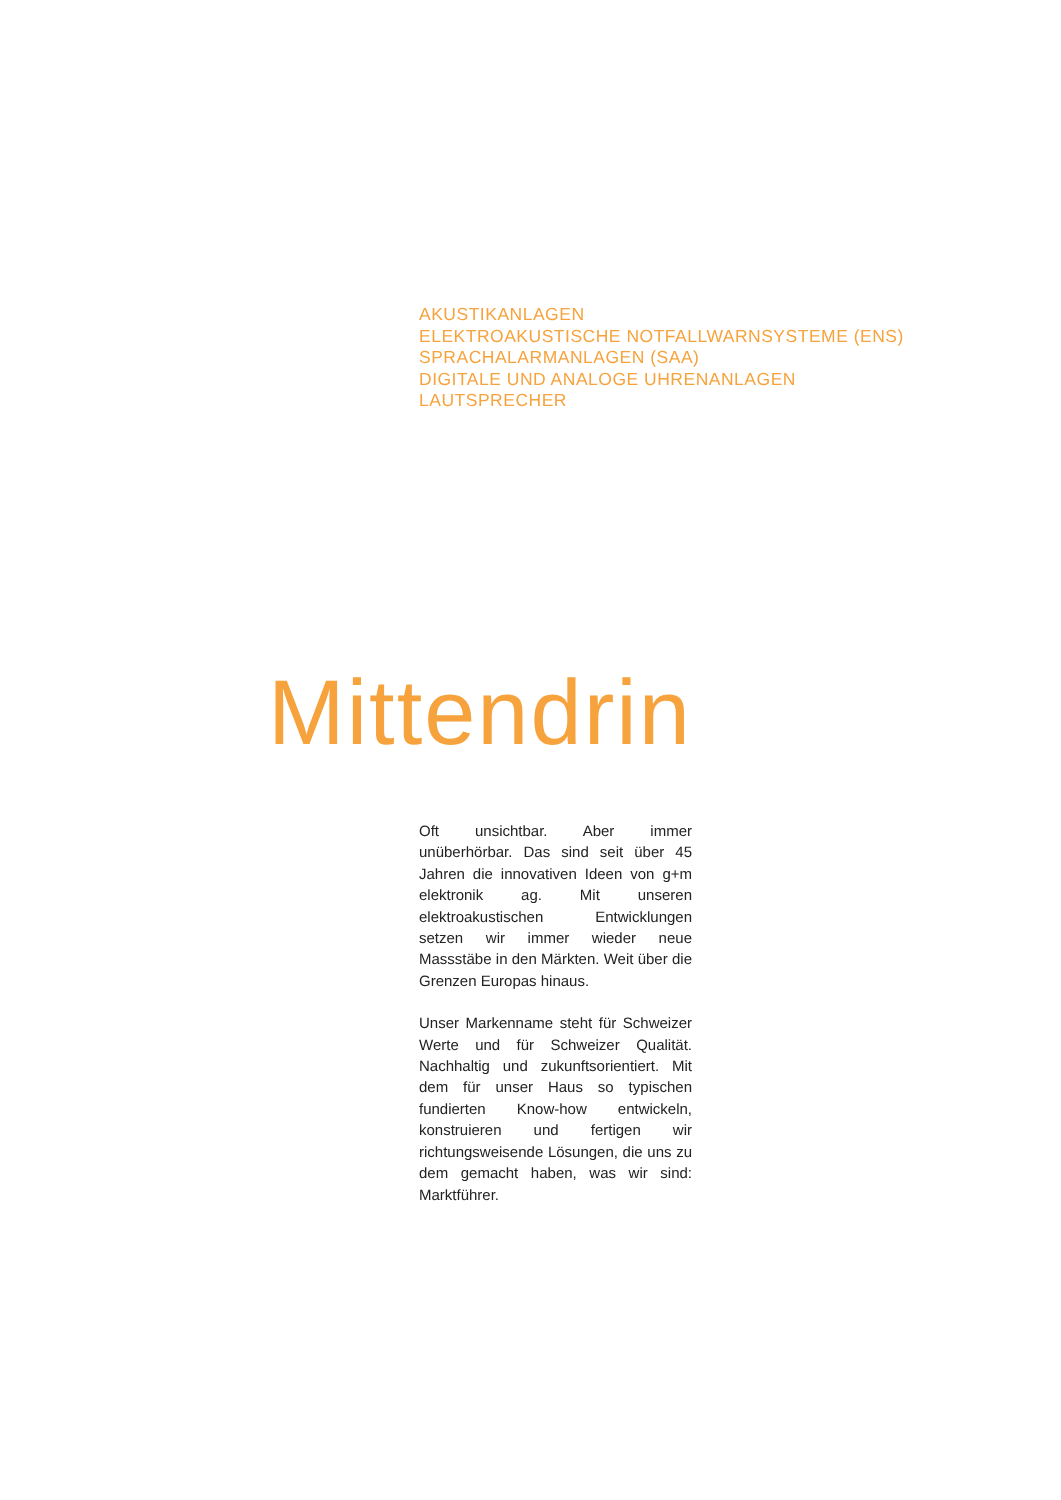AKUSTIKANLAGEN
ELEKTROAKUSTISCHE NOTFALLWARNSYSTEME (ENS)
SPRACHALARMANLAGEN (SAA)
DIGITALE UND ANALOGE UHRENANLAGEN
LAUTSPRECHER
Mittendrin
Oft unsichtbar. Aber immer unüberhörbar. Das sind seit über 45 Jahren die innovativen Ideen von g+m elektronik ag. Mit unseren elektroakustischen Entwicklungen setzen wir immer wieder neue Massstäbe in den Märkten. Weit über die Grenzen Europas hinaus.
Unser Markenname steht für Schweizer Werte und für Schweizer Qualität. Nachhaltig und zukunftsorientiert. Mit dem für unser Haus so typischen fundierten Know-how entwickeln, konstruieren und fertigen wir richtungsweisende Lösungen, die uns zu dem gemacht haben, was wir sind: Marktführer.